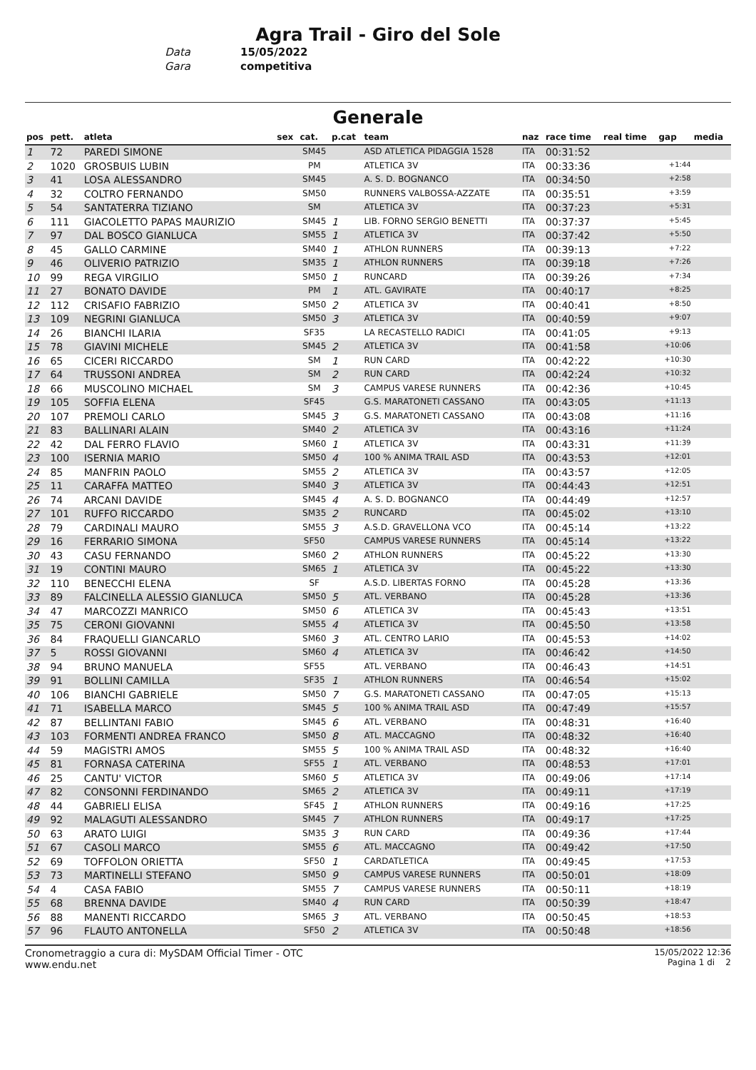Agra Trail - Giro del Sole
Data 15/05/2022 Gara competitiva
Generale
| pos | pett. | atleta | sex | cat. | p.cat | team | naz | race time | real time | gap | media |
| --- | --- | --- | --- | --- | --- | --- | --- | --- | --- | --- | --- |
| 1 | 72 | PAREDI SIMONE | | SM45 | | ASD ATLETICA PIDAGGIA 1528 | ITA | 00:31:52 | | | |
| 2 | 1020 | GROSBUIS LUBIN | | PM | | ATLETICA 3V | ITA | 00:33:36 | | +1:44 | |
| 3 | 41 | LOSA ALESSANDRO | | SM45 | | A. S. D. BOGNANCO | ITA | 00:34:50 | | +2:58 | |
| 4 | 32 | COLTRO FERNANDO | | SM50 | | RUNNERS VALBOSSA-AZZATE | ITA | 00:35:51 | | +3:59 | |
| 5 | 54 | SANTATERRA TIZIANO | | SM | | ATLETICA 3V | ITA | 00:37:23 | | +5:31 | |
| 6 | 111 | GIACOLETTO PAPAS MAURIZIO | | SM45 | 1 | LIB. FORNO SERGIO BENETTI | ITA | 00:37:37 | | +5:45 | |
| 7 | 97 | DAL BOSCO GIANLUCA | | SM55 | 1 | ATLETICA 3V | ITA | 00:37:42 | | +5:50 | |
| 8 | 45 | GALLO CARMINE | | SM40 | 1 | ATHLON RUNNERS | ITA | 00:39:13 | | +7:22 | |
| 9 | 46 | OLIVERIO PATRIZIO | | SM35 | 1 | ATHLON RUNNERS | ITA | 00:39:18 | | +7:26 | |
| 10 | 99 | REGA VIRGILIO | | SM50 | 1 | RUNCARD | ITA | 00:39:26 | | +7:34 | |
| 11 | 27 | BONATO DAVIDE | | PM | 1 | ATL. GAVIRATE | ITA | 00:40:17 | | +8:25 | |
| 12 | 112 | CRISAFIO FABRIZIO | | SM50 | 2 | ATLETICA 3V | ITA | 00:40:41 | | +8:50 | |
| 13 | 109 | NEGRINI GIANLUCA | | SM50 | 3 | ATLETICA 3V | ITA | 00:40:59 | | +9:07 | |
| 14 | 26 | BIANCHI ILARIA | | SF35 | | LA RECASTELLO RADICI | ITA | 00:41:05 | | +9:13 | |
| 15 | 78 | GIAVINI MICHELE | | SM45 | 2 | ATLETICA 3V | ITA | 00:41:58 | | +10:06 | |
| 16 | 65 | CICERI RICCARDO | | SM | 1 | RUN CARD | ITA | 00:42:22 | | +10:30 | |
| 17 | 64 | TRUSSONI ANDREA | | SM | 2 | RUN CARD | ITA | 00:42:24 | | +10:32 | |
| 18 | 66 | MUSCOLINO MICHAEL | | SM | 3 | CAMPUS VARESE RUNNERS | ITA | 00:42:36 | | +10:45 | |
| 19 | 105 | SOFFIA ELENA | | SF45 | | G.S. MARATONETI CASSANO | ITA | 00:43:05 | | +11:13 | |
| 20 | 107 | PREMOLI CARLO | | SM45 | 3 | G.S. MARATONETI CASSANO | ITA | 00:43:08 | | +11:16 | |
| 21 | 83 | BALLINARI ALAIN | | SM40 | 2 | ATLETICA 3V | ITA | 00:43:16 | | +11:24 | |
| 22 | 42 | DAL FERRO FLAVIO | | SM60 | 1 | ATLETICA 3V | ITA | 00:43:31 | | +11:39 | |
| 23 | 100 | ISERNIA MARIO | | SM50 | 4 | 100 % ANIMA TRAIL ASD | ITA | 00:43:53 | | +12:01 | |
| 24 | 85 | MANFRIN PAOLO | | SM55 | 2 | ATLETICA 3V | ITA | 00:43:57 | | +12:05 | |
| 25 | 11 | CARAFFA MATTEO | | SM40 | 3 | ATLETICA 3V | ITA | 00:44:43 | | +12:51 | |
| 26 | 74 | ARCANI DAVIDE | | SM45 | 4 | A. S. D. BOGNANCO | ITA | 00:44:49 | | +12:57 | |
| 27 | 101 | RUFFO RICCARDO | | SM35 | 2 | RUNCARD | ITA | 00:45:02 | | +13:10 | |
| 28 | 79 | CARDINALI MAURO | | SM55 | 3 | A.S.D. GRAVELLONA VCO | ITA | 00:45:14 | | +13:22 | |
| 29 | 16 | FERRARIO SIMONA | | SF50 | | CAMPUS VARESE RUNNERS | ITA | 00:45:14 | | +13:22 | |
| 30 | 43 | CASU FERNANDO | | SM60 | 2 | ATHLON RUNNERS | ITA | 00:45:22 | | +13:30 | |
| 31 | 19 | CONTINI MAURO | | SM65 | 1 | ATLETICA 3V | ITA | 00:45:22 | | +13:30 | |
| 32 | 110 | BENECCHI ELENA | | SF | | A.S.D. LIBERTAS FORNO | ITA | 00:45:28 | | +13:36 | |
| 33 | 89 | FALCINELLA ALESSIO GIANLUCA | | SM50 | 5 | ATL. VERBANO | ITA | 00:45:28 | | +13:36 | |
| 34 | 47 | MARCOZZI MANRICO | | SM50 | 6 | ATLETICA 3V | ITA | 00:45:43 | | +13:51 | |
| 35 | 75 | CERONI GIOVANNI | | SM55 | 4 | ATLETICA 3V | ITA | 00:45:50 | | +13:58 | |
| 36 | 84 | FRAQUELLI GIANCARLO | | SM60 | 3 | ATL. CENTRO LARIO | ITA | 00:45:53 | | +14:02 | |
| 37 | 5 | ROSSI GIOVANNI | | SM60 | 4 | ATLETICA 3V | ITA | 00:46:42 | | +14:50 | |
| 38 | 94 | BRUNO MANUELA | | SF55 | | ATL. VERBANO | ITA | 00:46:43 | | +14:51 | |
| 39 | 91 | BOLLINI CAMILLA | | SF35 | 1 | ATHLON RUNNERS | ITA | 00:46:54 | | +15:02 | |
| 40 | 106 | BIANCHI GABRIELE | | SM50 | 7 | G.S. MARATONETI CASSANO | ITA | 00:47:05 | | +15:13 | |
| 41 | 71 | ISABELLA MARCO | | SM45 | 5 | 100 % ANIMA TRAIL ASD | ITA | 00:47:49 | | +15:57 | |
| 42 | 87 | BELLINTANI FABIO | | SM45 | 6 | ATL. VERBANO | ITA | 00:48:31 | | +16:40 | |
| 43 | 103 | FORMENTI ANDREA FRANCO | | SM50 | 8 | ATL. MACCAGNO | ITA | 00:48:32 | | +16:40 | |
| 44 | 59 | MAGISTRI AMOS | | SM55 | 5 | 100 % ANIMA TRAIL ASD | ITA | 00:48:32 | | +16:40 | |
| 45 | 81 | FORNASA CATERINA | | SF55 | 1 | ATL. VERBANO | ITA | 00:48:53 | | +17:01 | |
| 46 | 25 | CANTU' VICTOR | | SM60 | 5 | ATLETICA 3V | ITA | 00:49:06 | | +17:14 | |
| 47 | 82 | CONSONNI FERDINANDO | | SM65 | 2 | ATLETICA 3V | ITA | 00:49:11 | | +17:19 | |
| 48 | 44 | GABRIELI ELISA | | SF45 | 1 | ATHLON RUNNERS | ITA | 00:49:16 | | +17:25 | |
| 49 | 92 | MALAGUTI ALESSANDRO | | SM45 | 7 | ATHLON RUNNERS | ITA | 00:49:17 | | +17:25 | |
| 50 | 63 | ARATO LUIGI | | SM35 | 3 | RUN CARD | ITA | 00:49:36 | | +17:44 | |
| 51 | 67 | CASOLI MARCO | | SM55 | 6 | ATL. MACCAGNO | ITA | 00:49:42 | | +17:50 | |
| 52 | 69 | TOFFOLON ORIETTA | | SF50 | 1 | CARDATLETICA | ITA | 00:49:45 | | +17:53 | |
| 53 | 73 | MARTINELLI STEFANO | | SM50 | 9 | CAMPUS VARESE RUNNERS | ITA | 00:50:01 | | +18:09 | |
| 54 | 4 | CASA FABIO | | SM55 | 7 | CAMPUS VARESE RUNNERS | ITA | 00:50:11 | | +18:19 | |
| 55 | 68 | BRENNA DAVIDE | | SM40 | 4 | RUN CARD | ITA | 00:50:39 | | +18:47 | |
| 56 | 88 | MANENTI RICCARDO | | SM65 | 3 | ATL. VERBANO | ITA | 00:50:45 | | +18:53 | |
| 57 | 96 | FLAUTO ANTONELLA | | SF50 | 2 | ATLETICA 3V | ITA | 00:50:48 | | +18:56 | |
Cronometraggio a cura di: MySDAM Official Timer - OTC
www.endu.net
15/05/2022 12:36
Pagina 1 di 2